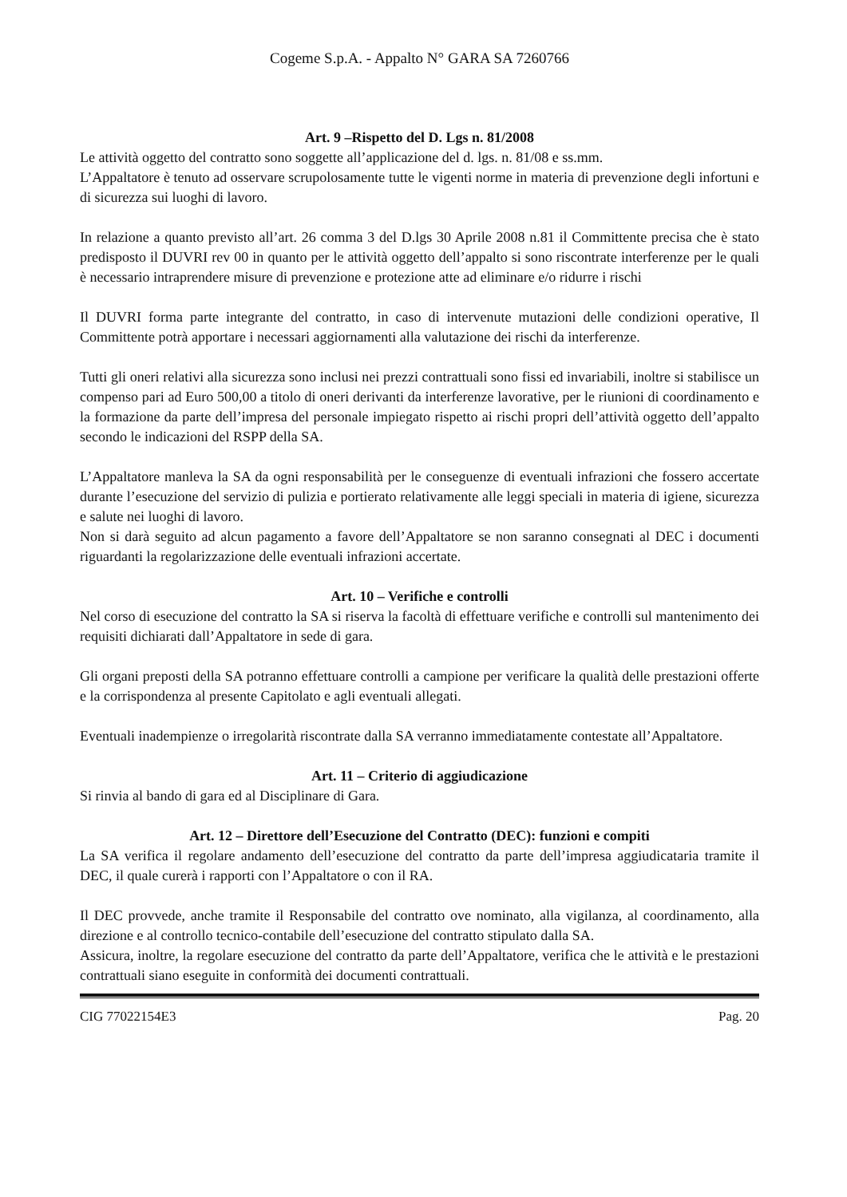Cogeme S.p.A. - Appalto N° GARA SA 7260766
Art. 9 –Rispetto del D. Lgs n. 81/2008
Le attività oggetto del contratto sono soggette all’applicazione del d. lgs. n. 81/08 e ss.mm.
L’Appaltatore è tenuto ad osservare scrupolosamente tutte le vigenti norme in materia di prevenzione degli infortuni e di sicurezza sui luoghi di lavoro.
In relazione a quanto previsto all’art. 26 comma 3 del D.lgs 30 Aprile 2008 n.81 il Committente precisa che è stato predisposto il DUVRI rev 00 in quanto per le attività oggetto dell’appalto si sono riscontrate interferenze per le quali è necessario intraprendere misure di prevenzione e protezione atte ad eliminare e/o ridurre i rischi
Il DUVRI forma parte integrante del contratto, in caso di intervenute mutazioni delle condizioni operative, Il Committente potrà apportare i necessari aggiornamenti alla valutazione dei rischi da interferenze.
Tutti gli oneri relativi alla sicurezza sono inclusi nei prezzi contrattuali sono fissi ed invariabili, inoltre si stabilisce un compenso pari ad Euro 500,00 a titolo di oneri derivanti da interferenze lavorative, per le riunioni di coordinamento e la formazione da parte dell’impresa del personale impiegato rispetto ai rischi propri dell’attività oggetto dell’appalto secondo le indicazioni del RSPP della SA.
L’Appaltatore manleva la SA da ogni responsabilità per le conseguenze di eventuali infrazioni che fossero accertate durante l’esecuzione del servizio di pulizia e portierato relativamente alle leggi speciali in materia di igiene, sicurezza e salute nei luoghi di lavoro.
Non si darà seguito ad alcun pagamento a favore dell’Appaltatore se non saranno consegnati al DEC i documenti riguardanti la regolarizzazione delle eventuali infrazioni accertate.
Art. 10 – Verifiche e controlli
Nel corso di esecuzione del contratto la SA si riserva la facoltà di effettuare verifiche e controlli sul mantenimento dei requisiti dichiarati dall’Appaltatore in sede di gara.
Gli organi preposti della SA potranno effettuare controlli a campione per verificare la qualità delle prestazioni offerte e la corrispondenza al presente Capitolato e agli eventuali allegati.
Eventuali inadempienze o irregolarità riscontrate dalla SA verranno immediatamente contestate all’Appaltatore.
Art. 11 – Criterio di aggiudicazione
Si rinvia al bando di gara ed al Disciplinare di Gara.
Art. 12 – Direttore dell’Esecuzione del Contratto (DEC): funzioni e compiti
La SA verifica il regolare andamento dell’esecuzione del contratto da parte dell’impresa aggiudicataria tramite il DEC, il quale curerà i rapporti con l’Appaltatore o con il RA.
Il DEC provvede, anche tramite il Responsabile del contratto ove nominato, alla vigilanza, al coordinamento, alla direzione e al controllo tecnico-contabile dell’esecuzione del contratto stipulato dalla SA.
Assicura, inoltre, la regolare esecuzione del contratto da parte dell’Appaltatore, verifica che le attività e le prestazioni contrattuali siano eseguite in conformità dei documenti contrattuali.
CIG 77022154E3 Pag. 20